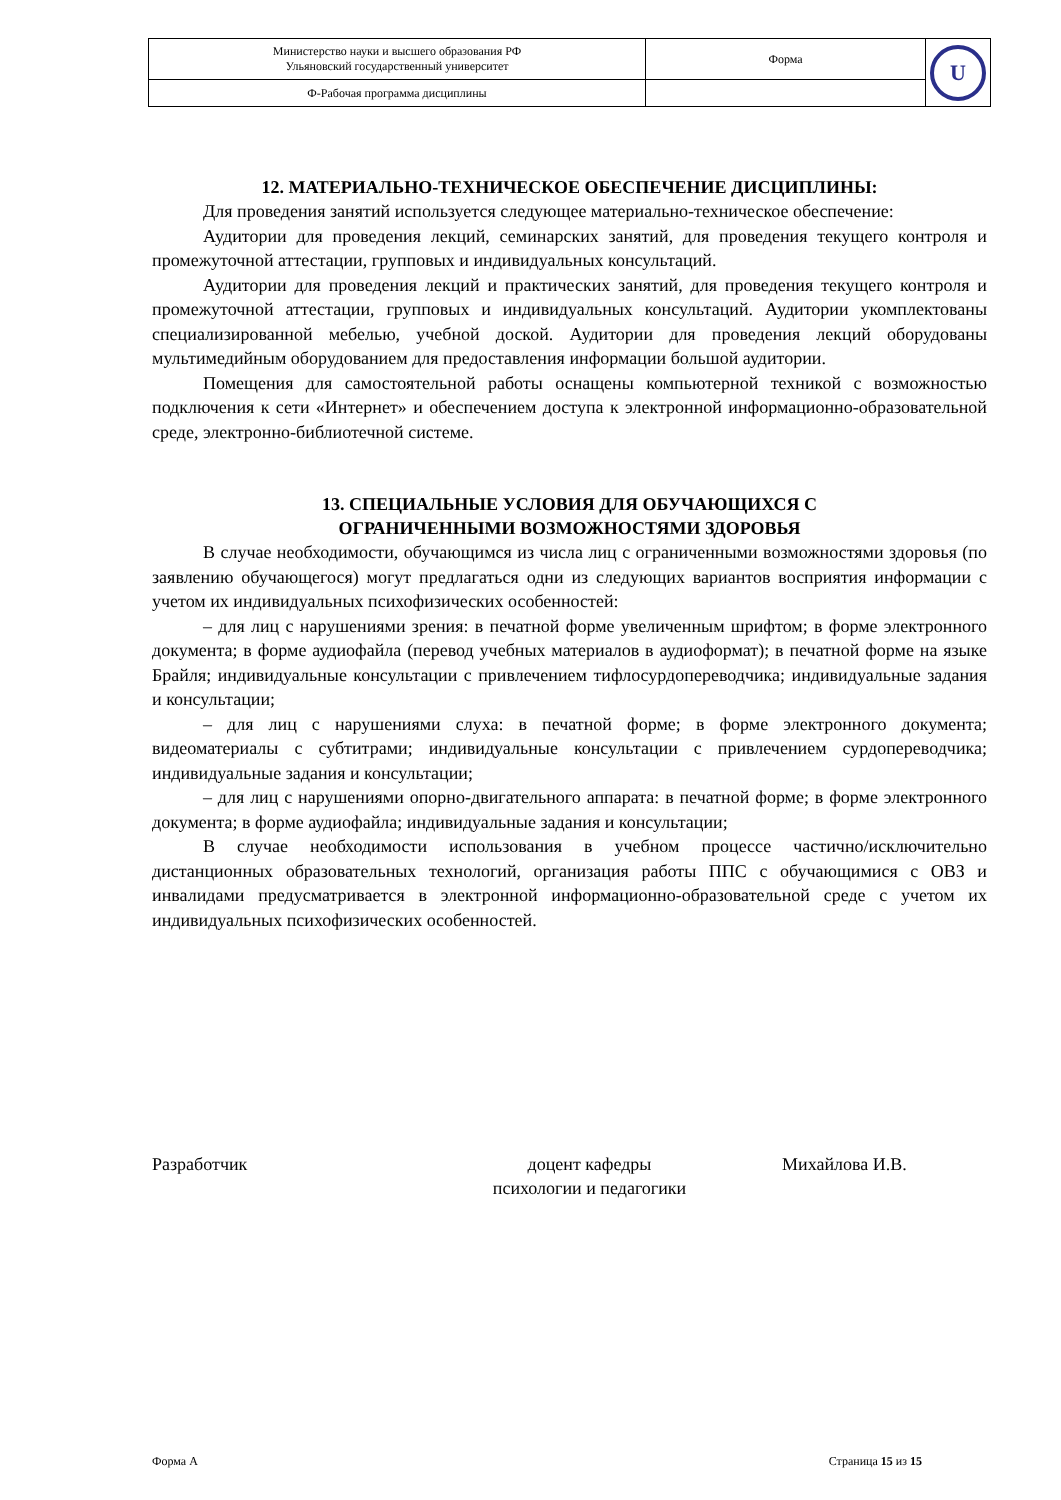| Министерство науки и высшего образования РФ Ульяновский государственный университет | Форма | U |
| Ф-Рабочая программа дисциплины | | |
12. МАТЕРИАЛЬНО-ТЕХНИЧЕСКОЕ ОБЕСПЕЧЕНИЕ ДИСЦИПЛИНЫ:
Для проведения занятий используется следующее материально-техническое обеспечение:
Аудитории для проведения лекций, семинарских занятий, для проведения текущего контроля и промежуточной аттестации, групповых и индивидуальных консультаций.
Аудитории для проведения лекций и практических занятий, для проведения текущего контроля и промежуточной аттестации, групповых и индивидуальных консультаций. Аудитории укомплектованы специализированной мебелью, учебной доской. Аудитории для проведения лекций оборудованы мультимедийным оборудованием для предоставления информации большой аудитории.
Помещения для самостоятельной работы оснащены компьютерной техникой с возможностью подключения к сети «Интернет» и обеспечением доступа к электронной информационно-образовательной среде, электронно-библиотечной системе.
13. СПЕЦИАЛЬНЫЕ УСЛОВИЯ ДЛЯ ОБУЧАЮЩИХСЯ С
ОГРАНИЧЕННЫМИ ВОЗМОЖНОСТЯМИ ЗДОРОВЬЯ
В случае необходимости, обучающимся из числа лиц с ограниченными возможностями здоровья (по заявлению обучающегося) могут предлагаться одни из следующих вариантов восприятия информации с учетом их индивидуальных психофизических особенностей:
– для лиц с нарушениями зрения: в печатной форме увеличенным шрифтом; в форме электронного документа; в форме аудиофайла (перевод учебных материалов в аудиоформат); в печатной форме на языке Брайля; индивидуальные консультации с привлечением тифлосурдопереводчика; индивидуальные задания и консультации;
– для лиц с нарушениями слуха: в печатной форме; в форме электронного документа; видеоматериалы с субтитрами; индивидуальные консультации с привлечением сурдопереводчика; индивидуальные задания и консультации;
– для лиц с нарушениями опорно-двигательного аппарата: в печатной форме; в форме электронного документа; в форме аудиофайла; индивидуальные задания и консультации;
В случае необходимости использования в учебном процессе частично/исключительно дистанционных образовательных технологий, организация работы ППС с обучающимися с ОВЗ и инвалидами предусматривается в электронной информационно-образовательной среде с учетом их индивидуальных психофизических особенностей.
Разработчик доцент кафедры
психологии и педагогики
Михайлова И.В.
Форма А Страница 15 из 15